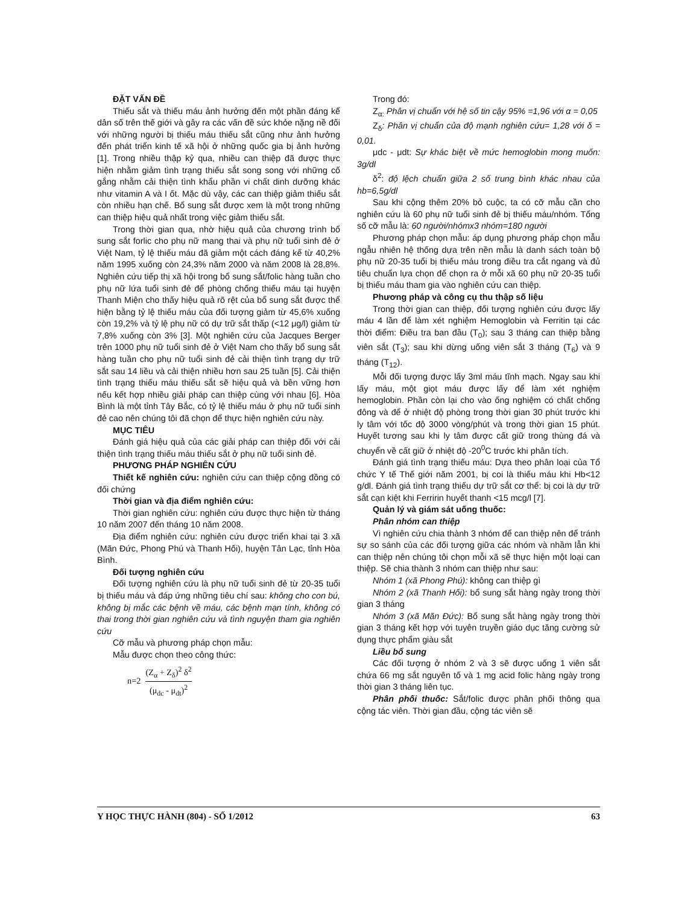ĐẶT VẤN ĐỀ
Thiếu sắt và thiếu máu ảnh hưởng đến một phần đáng kể dân số trên thế giới và gây ra các vấn đề sức khỏe nặng nề đối với những người bị thiếu máu thiếu sắt cũng như ảnh hưởng đến phát triển kinh tế xã hội ở những quốc gia bị ảnh hưởng [1]. Trong nhiều thập kỷ qua, nhiều can thiệp đã được thực hiện nhằm giảm tình trạng thiếu sắt song song với những cố gắng nhằm cải thiện tình khẩu phần vi chất dinh dưỡng khác như vitamin A và I ốt. Mặc dù vậy, các can thiệp giảm thiếu sắt còn nhiều hạn chế. Bổ sung sắt được xem là một trong những can thiệp hiệu quả nhất trong việc giảm thiếu sắt.
Trong thời gian qua, nhờ hiệu quả của chương trình bổ sung sắt forlic cho phụ nữ mang thai và phụ nữ tuổi sinh đẻ ở Việt Nam, tỷ lệ thiếu máu đã giảm một cách đáng kể từ 40,2% năm 1995 xuống còn 24,3% năm 2000 và năm 2008 là 28,8%. Nghiên cứu tiếp thị xã hội trong bổ sung sắt/folic hàng tuần cho phụ nữ lứa tuổi sinh đẻ để phòng chống thiếu máu tại huyện Thanh Miện cho thấy hiệu quả rõ rệt của bổ sung sắt được thể hiện bằng tỷ lệ thiếu máu của đối tượng giảm từ 45,6% xuống còn 19,2% và tỷ lệ phụ nữ có dự trữ sắt thấp (<12 μg/l) giảm từ 7,8% xuống còn 3% [3]. Một nghiên cứu của Jacques Berger trên 1000 phụ nữ tuổi sinh đẻ ở Việt Nam cho thấy bổ sung sắt hàng tuần cho phụ nữ tuổi sinh đẻ cải thiện tình trạng dự trữ sắt sau 14 liều và cải thiện nhiều hơn sau 25 tuần [5]. Cải thiện tình trạng thiếu máu thiếu sắt sẽ hiệu quả và bền vững hơn nếu kết hợp nhiều giải pháp can thiệp cùng với nhau [6]. Hòa Bình là một tỉnh Tây Bắc, có tỷ lệ thiếu máu ở phụ nữ tuổi sinh đẻ cao nên chúng tôi đã chọn để thực hiện nghiên cứu này.
MỤC TIÊU
Đánh giá hiệu quả của các giải pháp can thiệp đối với cải thiện tình trạng thiếu máu thiếu sắt ở phụ nữ tuổi sinh đẻ.
PHƯƠNG PHÁP NGHIÊN CỨU
Thiết kế nghiên cứu: nghiên cứu can thiệp cộng đồng có đối chứng
Thời gian và địa điểm nghiên cứu:
Thời gian nghiên cứu: nghiên cứu được thực hiện từ tháng 10 năm 2007 đến tháng 10 năm 2008.
Địa điểm nghiên cứu: nghiên cứu được triển khai tại 3 xã (Mãn Đức, Phong Phú và Thanh Hối), huyện Tân Lạc, tỉnh Hòa Bình.
Đối tượng nghiên cứu
Đối tượng nghiên cứu là phụ nữ tuổi sinh đẻ từ 20-35 tuổi bị thiếu máu và đáp ứng những tiêu chí sau: không cho con bú, không bị mắc các bệnh về máu, các bệnh mạn tính, không có thai trong thời gian nghiên cứu và tình nguyện tham gia nghiên cứu
Cỡ mẫu và phương pháp chọn mẫu:
Mẫu được chọn theo công thức:
n=2 (Z<sub>α</sub> + Z<sub>δ</sub>)<sup>2</sup> δ<sup>2</sup> (μ<sub>dc</sub> - μ<sub>dt</sub>)<sup>2</sup>
Trong đó:
Z<sub>α:</sub> Phân vị chuẩn với hệ số tin cậy 95% =1,96 với α = 0,05
Z<sub>δ</sub>: Phân vị chuẩn của độ mạnh nghiên cứu= 1,28 với δ = 0,01.
μdc - μdt: Sự khác biệt về mức hemoglobin mong muốn: 3g/dl
δ<sup>2</sup>: độ lệch chuẩn giữa 2 số trung bình khác nhau của hb=6,5g/dl
Sau khi cộng thêm 20% bỏ cuộc, ta có cỡ mẫu cần cho nghiên cứu là 60 phụ nữ tuổi sinh đẻ bị thiếu máu/nhóm. Tổng số cỡ mẫu là: 60 người/nhómx3 nhóm=180 người
Phương pháp chọn mẫu: áp dụng phương pháp chọn mẫu ngẫu nhiên hệ thống dựa trên nền mẫu là danh sách toàn bộ phụ nữ 20-35 tuổi bị thiếu máu trong điều tra cắt ngang và đủ tiêu chuẩn lựa chọn để chọn ra ở mỗi xã 60 phụ nữ 20-35 tuổi bị thiếu máu tham gia vào nghiên cứu can thiệp.
Phương pháp và công cụ thu thập số liệu
Trong thời gian can thiệp, đối tượng nghiên cứu được lấy máu 4 lần để làm xét nghiệm Hemoglobin và Ferritin tại các thời điểm: Điều tra ban đầu (T<sub>0</sub>); sau 3 tháng can thiệp bằng viên sắt (T<sub>3</sub>); sau khi dừng uống viên sắt 3 tháng (T<sub>6</sub>) và 9 tháng (T<sub>12</sub>).
Mỗi đối tượng được lấy 3ml máu tĩnh mạch. Ngay sau khi lấy máu, một giọt máu được lấy để làm xét nghiệm hemoglobin. Phần còn lại cho vào ống nghiệm có chất chống đông và để ở nhiệt độ phòng trong thời gian 30 phút trước khi ly tâm với tốc độ 3000 vòng/phút và trong thời gian 15 phút. Huyết tương sau khi ly tâm được cất giữ trong thùng đá và chuyển về cất giữ ở nhiệt độ -20<sup>0</sup>C trước khi phân tích.
Đánh giá tình trạng thiếu máu: Dựa theo phân loại của Tổ chức Y tế Thế giới năm 2001, bị coi là thiếu máu khi Hb<12 g/dl. Đánh giá tình trạng thiếu dự trữ sắt cơ thể: bị coi là dự trữ sắt cạn kiệt khi Ferririn huyết thanh <15 mcg/l [7].
Quản lý và giám sát uống thuốc:
Phân nhóm can thiệp
Vì nghiên cứu chia thành 3 nhóm để can thiệp nên để tránh sự so sánh của các đối tượng giữa các nhóm và nhầm lẫn khi can thiệp nên chúng tôi chọn mỗi xã sẽ thực hiện một loại can thiệp. Sẽ chia thành 3 nhóm can thiệp như sau:
Nhóm 1 (xã Phong Phú): không can thiệp gì
Nhóm 2 (xã Thanh Hối): bổ sung sắt hàng ngày trong thời gian 3 tháng
Nhóm 3 (xã Mãn Đức): Bổ sung sắt hàng ngày trong thời gian 3 tháng kết hợp với tuyên truyền giáo dục tăng cường sử dụng thực phẩm giàu sắt
Liều bổ sung
Các đối tượng ở nhóm 2 và 3 sẽ được uống 1 viên sắt chứa 66 mg sắt nguyên tố và 1 mg acid folic hàng ngày trong thời gian 3 tháng liên tục.
Phân phối thuốc: Sắt/folic được phân phối thông qua cộng tác viên. Thời gian đầu, cộng tác viên sẽ
Y HỌC THỰC HÀNH (804) - SỐ 1/2012 63